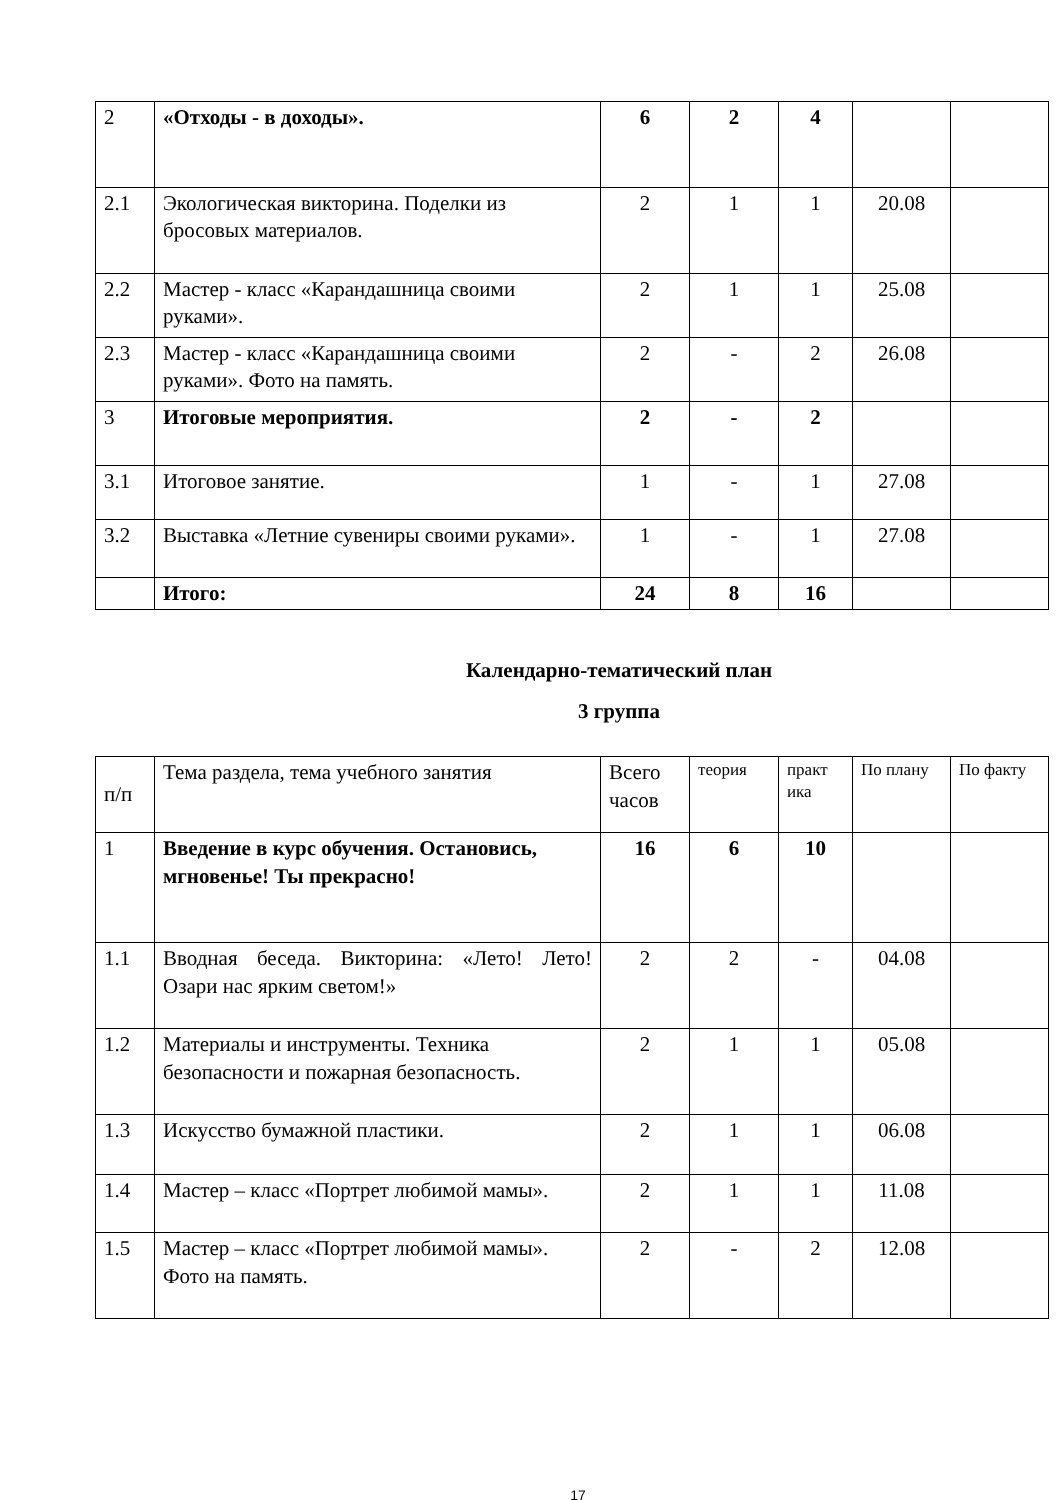| 2 | «Отходы - в доходы». | 6 | 2 | 4 | | |
| 2.1 | Экологическая викторина. Поделки из бросовых материалов. | 2 | 1 | 1 | 20.08 | |
| 2.2 | Мастер - класс «Карандашница своими руками». | 2 | 1 | 1 | 25.08 | |
| 2.3 | Мастер - класс «Карандашница своими руками». Фото на память. | 2 | - | 2 | 26.08 | |
| 3 | Итоговые мероприятия. | 2 | - | 2 | | |
| 3.1 | Итоговое занятие. | 1 | - | 1 | 27.08 | |
| 3.2 | Выставка «Летние сувениры своими руками». | 1 | - | 1 | 27.08 | |
| | Итого: | 24 | 8 | 16 | | |
Календарно-тематический план
3 группа
| п/п | Тема раздела, тема учебного занятия | Всего часов | теория | практ ика | По плану | По факту |
| 1 | Введение в курс обучения. Остановись, мгновенье! Ты прекрасно! | 16 | 6 | 10 | | |
| 1.1 | Вводная беседа. Викторина: «Лето! Лето! Озари нас ярким светом!» | 2 | 2 | - | 04.08 | |
| 1.2 | Материалы и инструменты. Техника безопасности и пожарная безопасность. | 2 | 1 | 1 | 05.08 | |
| 1.3 | Искусство бумажной пластики. | 2 | 1 | 1 | 06.08 | |
| 1.4 | Мастер – класс «Портрет любимой мамы». | 2 | 1 | 1 | 11.08 | |
| 1.5 | Мастер – класс «Портрет любимой мамы». Фото на память. | 2 | - | 2 | 12.08 | |
17